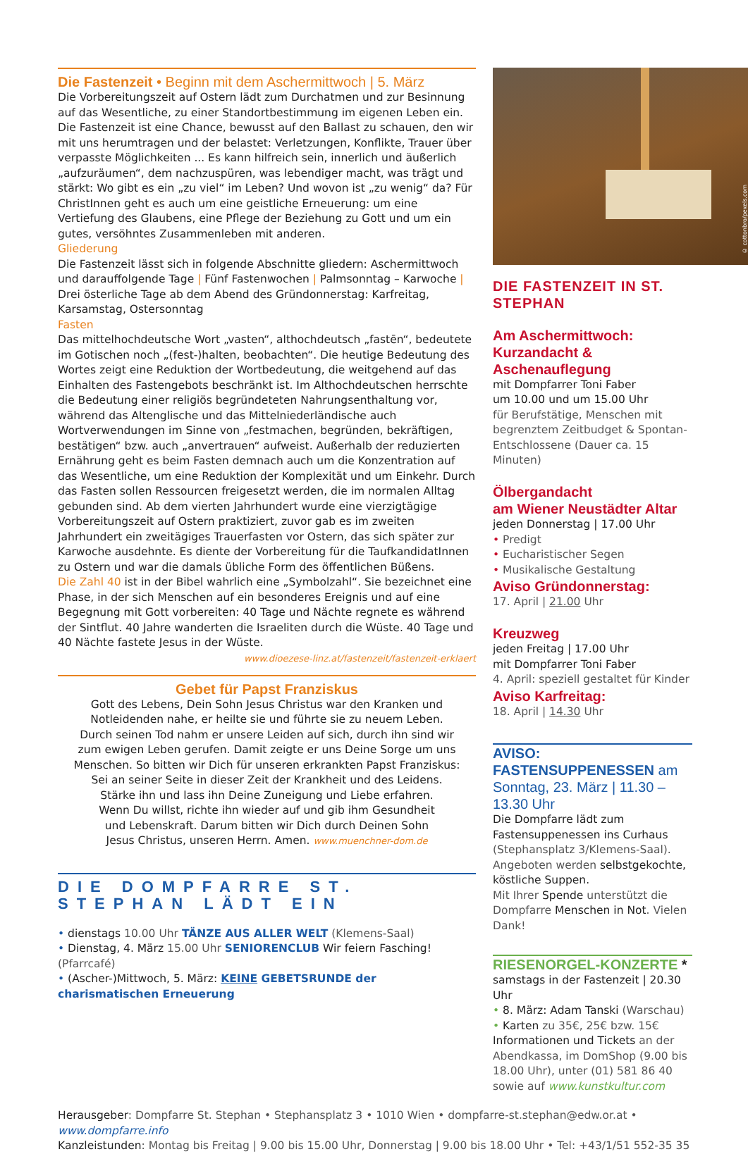Die Fastenzeit • Beginn mit dem Aschermittwoch | 5. März
Die Vorbereitungszeit auf Ostern lädt zum Durchatmen und zur Besinnung auf das Wesentliche, zu einer Standortbestimmung im eigenen Leben ein. Die Fastenzeit ist eine Chance, bewusst auf den Ballast zu schauen, den wir mit uns herumtragen und der belastet: Verletzungen, Konflikte, Trauer über verpasste Möglichkeiten ... Es kann hilfreich sein, innerlich und äußerlich „aufzuräumen“, dem nachzuspüren, was lebendiger macht, was trägt und stärkt: Wo gibt es ein „zu viel“ im Leben? Und wovon ist „zu wenig“ da? Für ChristInnen geht es auch um eine geistliche Erneuerung: um eine Vertiefung des Glaubens, eine Pflege der Beziehung zu Gott und um ein gutes, versöhntes Zusammenleben mit anderen.
Gliederung
Die Fastenzeit lässt sich in folgende Abschnitte gliedern: Aschermittwoch und darauffolgende Tage | Fünf Fastenwochen | Palmsonntag – Karwoche | Drei österliche Tage ab dem Abend des Gründonnerstag: Karfreitag, Karsamstag, Ostersonntag
Fasten
Das mittelhochdeutsche Wort „vasten“, althochdeutsch „fastēn“, bedeutete im Gotischen noch „(fest-)halten, beobachten“. Die heutige Bedeutung des Wortes zeigt eine Reduktion der Wortbedeutung, die weitgehend auf das Einhalten des Fastengebots beschränkt ist. Im Althochdeutschen herrschte die Bedeutung einer religiös begründeteten Nahrungsenthaltung vor, während das Altenglische und das Mittelniederländische auch Wortverwendungen im Sinne von „festmachen, begründen, bekräftigen, bestätigen“ bzw. auch „anvertrauen“ aufweist. Außerhalb der reduzierten Ernährung geht es beim Fasten demnach auch um die Konzentration auf das Wesentliche, um eine Reduktion der Komplexität und um Einkehr. Durch das Fasten sollen Ressourcen freigesetzt werden, die im normalen Alltag gebunden sind. Ab dem vierten Jahrhundert wurde eine vierzigtägige Vorbereitungszeit auf Ostern praktiziert, zuvor gab es im zweiten Jahrhundert ein zweitägiges Trauerfasten vor Ostern, das sich später zur Karwoche ausdehnte. Es diente der Vorbereitung für die TaufkandidatInnen zu Ostern und war die damals übliche Form des öffentlichen Büßens.
Die Zahl 40 ist in der Bibel wahrlich eine „Symbolzahl“. Sie bezeichnet eine Phase, in der sich Menschen auf ein besonderes Ereignis und auf eine Begegnung mit Gott vorbereiten: 40 Tage und Nächte regnete es während der Sintflut. 40 Jahre wanderten die Israeliten durch die Wüste. 40 Tage und 40 Nächte fastete Jesus in der Wüste. www.dioezese-linz.at/fastenzeit/fastenzeit-erklaert
Gebet für Papst Franziskus
Gott des Lebens, Dein Sohn Jesus Christus war den Kranken und
Notleidenden nahe, er heilte sie und führte sie zu neuem Leben.
Durch seinen Tod nahm er unsere Leiden auf sich, durch ihn sind wir
zum ewigen Leben gerufen. Damit zeigte er uns Deine Sorge um uns
Menschen. So bitten wir Dich für unseren erkrankten Papst Franziskus:
Sei an seiner Seite in dieser Zeit der Krankheit und des Leidens.
Stärke ihn und lass ihn Deine Zuneigung und Liebe erfahren.
Wenn Du willst, richte ihn wieder auf und gib ihm Gesundheit
und Lebenskraft. Darum bitten wir Dich durch Deinen Sohn
Jesus Christus, unseren Herrn. Amen. www.muenchner-dom.de
DIE DOMPFARRE ST. STEPHAN LÄDT EIN
• dienstags 10.00 Uhr TÄNZE AUS ALLER WELT (Klemens-Saal)
• Dienstag, 4. März 15.00 Uhr SENIORENCLUB Wir feiern Fasching! (Pfarrcafé)
• (Ascher-)Mittwoch, 5. März: KEINE GEBETSRUNDE der charismatischen Erneuerung
© cottonbro/pexels.com
DIE FASTENZEIT IN ST. STEPHAN
Am Aschermittwoch:
Kurzandacht & Aschenauflegung
mit Dompfarrer Toni Faber
um 10.00 und um 15.00 Uhr
für Berufstätige, Menschen mit begrenztem Zeitbudget & Spontan-Entschlossene (Dauer ca. 15 Minuten)
Ölbergandacht
am Wiener Neustädter Altar
jeden Donnerstag | 17.00 Uhr
• Predigt
• Eucharistischer Segen
• Musikalische Gestaltung
Aviso Gründonnerstag:
17. April | 21.00 Uhr
Kreuzweg
jeden Freitag | 17.00 Uhr
mit Dompfarrer Toni Faber
4. April: speziell gestaltet für Kinder
Aviso Karfreitag:
18. April | 14.30 Uhr
AVISO: FASTENSUPPENESSEN am Sonntag, 23. März | 11.30 – 13.30 Uhr
Die Dompfarre lädt zum Fastensuppenessen ins Curhaus (Stephansplatz 3/Klemens-Saal). Angeboten werden selbstgekochte, köstliche Suppen.
Mit Ihrer Spende unterstützt die Dompfarre Menschen in Not. Vielen Dank!
RIESENORGEL-KONZERTE *
samstags in der Fastenzeit | 20.30 Uhr
• 8. März: Adam Tanski (Warschau)
• Karten zu 35€, 25€ bzw. 15€
Informationen und Tickets an der Abendkassa, im DomShop (9.00 bis 18.00 Uhr), unter (01) 581 86 40 sowie auf www.kunstkultur.com
Herausgeber: Dompfarre St. Stephan • Stephansplatz 3 • 1010 Wien • dompfarre-st.stephan@edw.or.at • www.dompfarre.info
Kanzleistunden: Montag bis Freitag | 9.00 bis 15.00 Uhr, Donnerstag | 9.00 bis 18.00 Uhr • Tel: +43/1/51 552-35 35